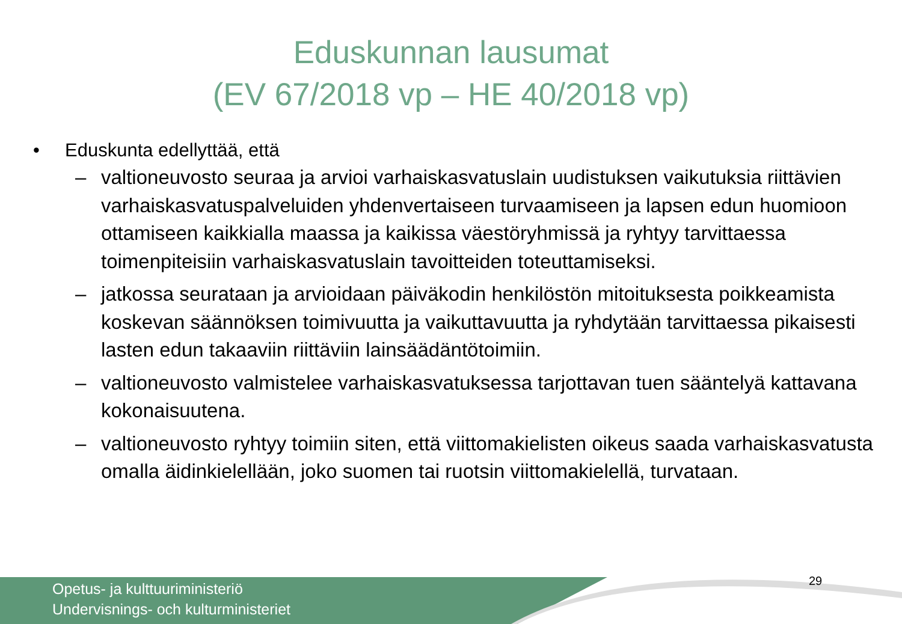Eduskunnan lausumat
(EV 67/2018 vp – HE 40/2018 vp)
• Eduskunta edellyttää, että
– valtioneuvosto seuraa ja arvioi varhaiskasvatuslain uudistuksen vaikutuksia riittävien varhaiskasvatuspalveluiden yhdenvertaiseen turvaamiseen ja lapsen edun huomioon ottamiseen kaikkialla maassa ja kaikissa väestöryhmissä ja ryhtyy tarvittaessa toimenpiteisiin varhaiskasvatuslain tavoitteiden toteuttamiseksi.
– jatkossa seurataan ja arvioidaan päiväkodin henkilöstön mitoituksesta poikkeamista koskevan säännöksen toimivuutta ja vaikuttavuutta ja ryhdytään tarvittaessa pikaisesti lasten edun takaaviin riittäviin lainsäädäntötoimiin.
– valtioneuvosto valmistelee varhaiskasvatuksessa tarjottavan tuen sääntelyä kattavana kokonaisuutena.
– valtioneuvosto ryhtyy toimiin siten, että viittomakielisten oikeus saada varhaiskasvatusta omalla äidinkielellään, joko suomen tai ruotsin viittomakielellä, turvataan.
29
Opetus- ja kulttuuriministeriö
Undervisnings- och kulturministeriet